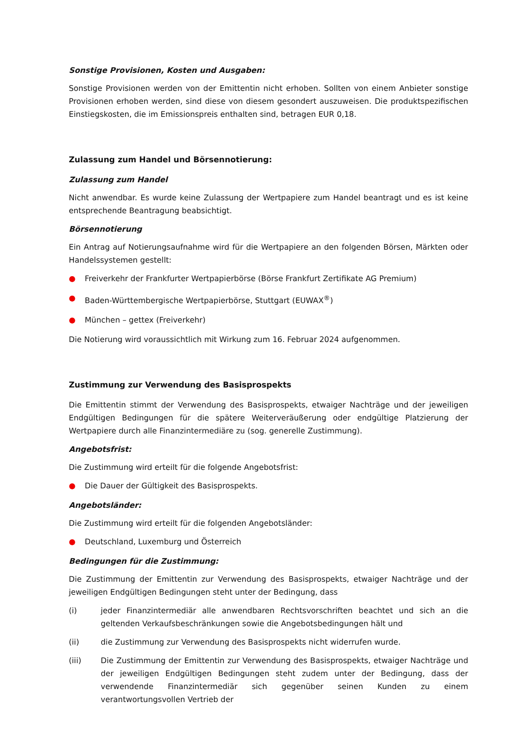Sonstige Provisionen, Kosten und Ausgaben:
Sonstige Provisionen werden von der Emittentin nicht erhoben. Sollten von einem Anbieter sonstige Provisionen erhoben werden, sind diese von diesem gesondert auszuweisen. Die produktspezifischen Einstiegskosten, die im Emissionspreis enthalten sind, betragen EUR 0,18.
Zulassung zum Handel und Börsennotierung:
Zulassung zum Handel
Nicht anwendbar. Es wurde keine Zulassung der Wertpapiere zum Handel beantragt und es ist keine entsprechende Beantragung beabsichtigt.
Börsennotierung
Ein Antrag auf Notierungsaufnahme wird für die Wertpapiere an den folgenden Börsen, Märkten oder Handelssystemen gestellt:
● Freiverkehr der Frankfurter Wertpapierbörse (Börse Frankfurt Zertifikate AG Premium)
● Baden-Württembergische Wertpapierbörse, Stuttgart (EUWAX<sup>®</sup>)
● München – gettex (Freiverkehr)
Die Notierung wird voraussichtlich mit Wirkung zum 16. Februar 2024 aufgenommen.
Zustimmung zur Verwendung des Basisprospekts
Die Emittentin stimmt der Verwendung des Basisprospekts, etwaiger Nachträge und der jeweiligen Endgültigen Bedingungen für die spätere Weiterveräußerung oder endgültige Platzierung der Wertpapiere durch alle Finanzintermediäre zu (sog. generelle Zustimmung).
Angebotsfrist:
Die Zustimmung wird erteilt für die folgende Angebotsfrist:
● Die Dauer der Gültigkeit des Basisprospekts.
Angebotsländer:
Die Zustimmung wird erteilt für die folgenden Angebotsländer:
● Deutschland, Luxemburg und Österreich
Bedingungen für die Zustimmung:
Die Zustimmung der Emittentin zur Verwendung des Basisprospekts, etwaiger Nachträge und der jeweiligen Endgültigen Bedingungen steht unter der Bedingung, dass
(i) jeder Finanzintermediär alle anwendbaren Rechtsvorschriften beachtet und sich an die geltenden Verkaufsbeschränkungen sowie die Angebotsbedingungen hält und
(ii) die Zustimmung zur Verwendung des Basisprospekts nicht widerrufen wurde.
(iii) Die Zustimmung der Emittentin zur Verwendung des Basisprospekts, etwaiger Nachträge und der jeweiligen Endgültigen Bedingungen steht zudem unter der Bedingung, dass der verwendende Finanzintermediär sich gegenüber seinen Kunden zu einem verantwortungsvollen Vertrieb der